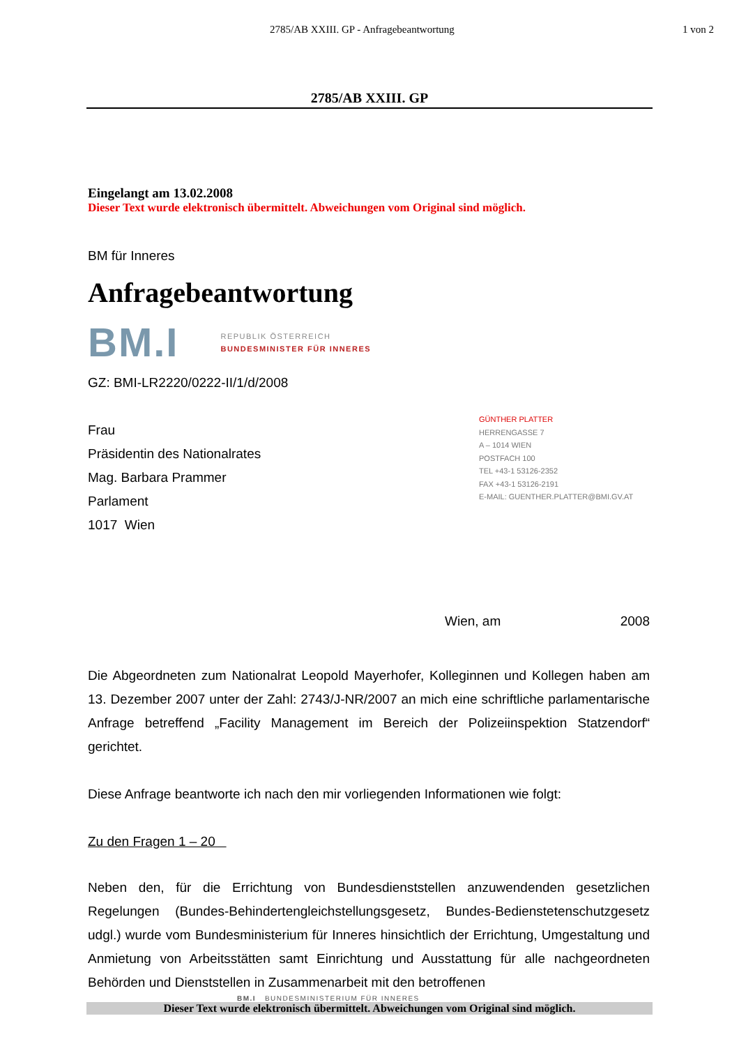2785/AB XXIII. GP - Anfragebeantwortung 1 von 2
2785/AB XXIII. GP
Eingelangt am 13.02.2008
Dieser Text wurde elektronisch übermittelt. Abweichungen vom Original sind möglich.
BM für Inneres
Anfragebeantwortung
BM.I REPUBLIK ÖSTERREICH
BUNDESMINISTER FÜR INNERES
GZ: BMI-LR2220/0222-II/1/d/2008
Frau
Präsidentin des Nationalrates
Mag. Barbara Prammer
Parlament
1017 Wien
GÜNTHER PLATTER
HERRENGASSE 7
A – 1014 WIEN
POSTFACH 100
TEL +43-1 53126-2352
FAX +43-1 53126-2191
E-MAIL: GUENTHER.PLATTER@BMI.GV.AT
Wien, am 2008
Die Abgeordneten zum Nationalrat Leopold Mayerhofer, Kolleginnen und Kollegen haben am 13. Dezember 2007 unter der Zahl: 2743/J-NR/2007 an mich eine schriftliche parlamentarische Anfrage betreffend „Facility Management im Bereich der Polizeiinspektion Statzendorf“ gerichtet.
Diese Anfrage beantworte ich nach den mir vorliegenden Informationen wie folgt:
Zu den Fragen 1 – 20
Neben den, für die Errichtung von Bundesdienststellen anzuwendenden gesetzlichen Regelungen (Bundes-Behindertengleichstellungsgesetz, Bundes-Bedienstetenschutzgesetz udgl.) wurde vom Bundesministerium für Inneres hinsichtlich der Errichtung, Umgestaltung und Anmietung von Arbeitsstätten samt Einrichtung und Ausstattung für alle nachgeordneten Behörden und Dienststellen in Zusammenarbeit mit den betroffenen
BM.I BUNDESMINISTERIUM FÜR INNERES
Dieser Text wurde elektronisch übermittelt. Abweichungen vom Original sind möglich.